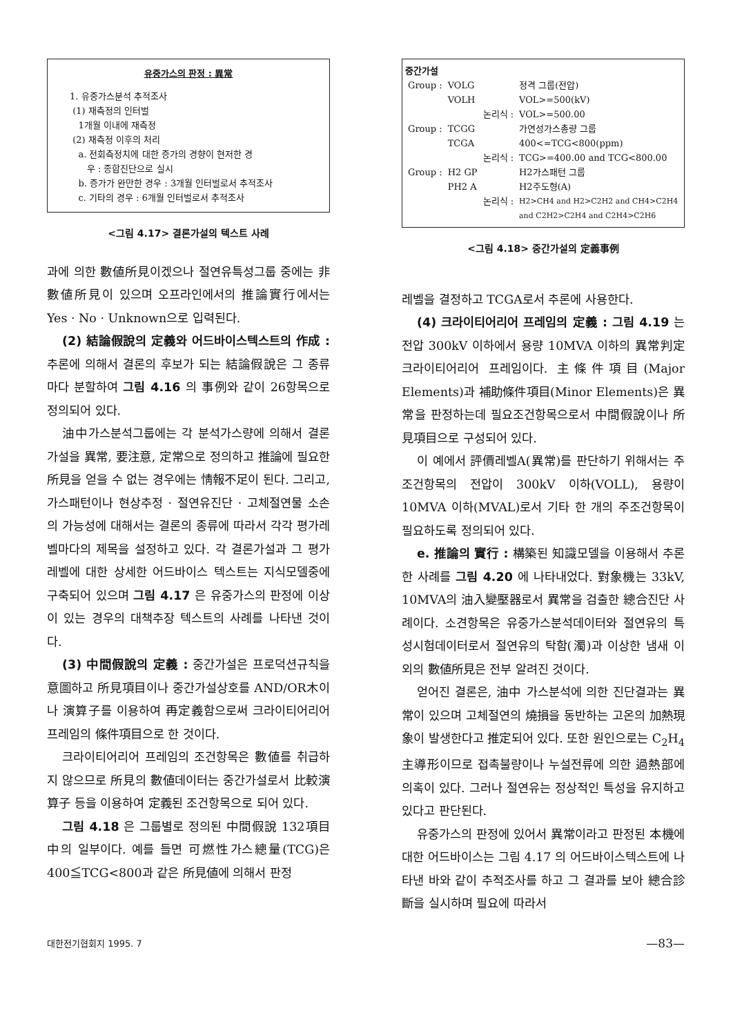유중가스의 판정 : 異常
1. 유중가스분석 추적조사
(1) 재측정의 인터벌
1개월 이내에 재측정
(2) 재측정 이후의 처리
a. 전회측정치에 대한 증가의 경향이 현저한 경
우 : 종합진단으로 실시
b. 증가가 완만한 경우 : 3개월 인터벌로서 추적조사
c. 기타의 경우 : 6개월 인터벌로서 추적조사
<그림 4.17> 결론가설의 텍스트 사례
과에 의한 數値所見이겠으나 절연유특성그룹 중에는 非數値所見이 있으며 오프라인에서의 推論實行에서는 Yes · No · Unknown으로 입력된다.
(2) 結論假說의 定義와 어드바이스텍스트의 作成 : 추론에 의해서 결론의 후보가 되는 結論假說은 그 종류마다 분할하여 그림 4.16 의 事例와 같이 26항목으로 정의되어 있다.
油中가스분석그룹에는 각 분석가스량에 의해서 결론가설을 異常, 要注意, 定常으로 정의하고 推論에 필요한 所見을 얻을 수 없는 경우에는 情報不足이 된다. 그리고, 가스패턴이나 현상추정 · 절연유진단 · 고체절연물 소손의 가능성에 대해서는 결론의 종류에 따라서 각각 평가레벨마다의 제목을 설정하고 있다. 각 결론가설과 그 평가레벨에 대한 상세한 어드바이스 텍스트는 지식모델중에 구축되어 있으며 그림 4.17 은 유중가스의 판정에 이상이 있는 경우의 대책추장 텍스트의 사례를 나타낸 것이다.
(3) 中間假說의 定義 : 중간가설은 프로덕션규칙을 意圖하고 所見項目이나 중간가설상호를 AND/OR木이나 演算子를 이용하여 再定義함으로써 크라이티어리어 프레임의 條件項目으로 한 것이다.
크라이티어리어 프레임의 조건항목은 數値를 취급하지 않으므로 所見의 數値데이터는 중간가설로서 比較演算子 등을 이용하여 定義된 조건항목으로 되어 있다.
그림 4.18 은 그룹별로 정의된 中間假說 132項目中의 일부이다. 예를 들면 可燃性가스總量(TCG)은 400≦TCG<800과 같은 所見値에 의해서 판정
중간가설
| Group : | VOLG | | 정격 그룹(전압) |
| | VOLH | | VOL>=500(kV) |
| | | 논리식 : | VOL>=500.00 |
| Group : | TCGG | | 가연성가스총량 그룹 |
| | TCGA | | 400<=TCG<800(ppm) |
| | | 논리식 : | TCG>=400.00 and TCG<800.00 |
| Group : | H2 GP | | H2가스패턴 그룹 |
| | PH2 A | | H2주도형(A) |
| | | 논리식 : | H2>CH4 and H2>C2H2 and CH4>C2H4 and C2H2>C2H4 and C2H4>C2H6 |
<그림 4.18> 중간가설의 定義事例
레벨을 결정하고 TCGA로서 추론에 사용한다.
(4) 크라이티어리어 프레임의 定義 : 그림 4.19 는 전압 300kV 이하에서 용량 10MVA 이하의 異常判定 크라이티어리어 프레임이다. 主條件項目(Major Elements)과 補助條件項目(Minor Elements)은 異常을 판정하는데 필요조건항목으로서 中間假說이나 所見項目으로 구성되어 있다.
이 예에서 評價레벨A(異常)를 판단하기 위해서는 주조건항목의 전압이 300kV 이하(VOLL), 용량이 10MVA 이하(MVAL)로서 기타 한 개의 주조건항목이 필요하도록 정의되어 있다.
e. 推論의 實行 : 構築된 知識모델을 이용해서 추론한 사례를 그림 4.20 에 나타내었다. 對象機는 33kV, 10MVA의 油入變壓器로서 異常을 검출한 總合진단 사례이다. 소견항목은 유중가스분석데이터와 절연유의 특성시험데이터로서 절연유의 탁함(濁)과 이상한 냄새 이외의 數値所見은 전부 알려진 것이다.
얻어진 결론은, 油中 가스분석에 의한 진단결과는 異常이 있으며 고체절연의 燒損을 동반하는 고온의 加熱現象이 발생한다고 推定되어 있다. 또한 원인으로는 C<sub>2</sub>H<sub>4</sub> 主導形이므로 접촉불량이나 누설전류에 의한 過熱部에 의혹이 있다. 그러나 절연유는 정상적인 특성을 유지하고 있다고 판단된다.
유중가스의 판정에 있어서 異常이라고 판정된 本機에 대한 어드바이스는 그림 4.17 의 어드바이스텍스트에 나타낸 바와 같이 추적조사를 하고 그 결과를 보아 總合診斷을 실시하며 필요에 따라서
대한전기협회지 1995. 7 —83—